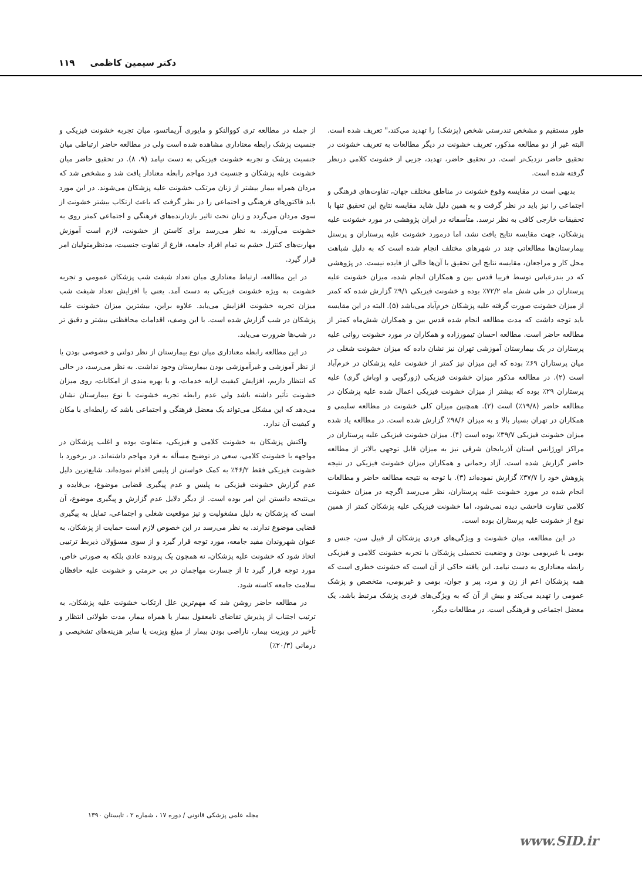دکتر سیمین کاظمی ۱۱۹
طور مستقیم و مشخص تندرستی شخص (پزشک) را تهدید می‌کند،" تعریف شده است. البته غیر از دو مطالعه مذکور، تعریف خشونت در دیگر مطالعات به تعریف خشونت در تحقیق حاضر نزدیک‌تر است. در تحقیق حاضر، تهدید، جزیی از خشونت کلامی درنظر گرفته شده است.
بدیهی است در مقایسه وقوع خشونت در مناطق مختلف جهان، تفاوت‌های فرهنگی و اجتماعی را نیز باید در نظر گرفت و به همین دلیل شاید مقایسه نتایج این تحقیق تنها با تحقیقات خارجی کافی به نظر نرسد. متأسفانه در ایران پژوهشی در مورد خشونت علیه پزشکان، جهت مقایسه نتایج یافت نشد، اما درمورد خشونت علیه پرستاران و پرسنل بیمارستان‌ها مطالعاتی چند در شهرهای مختلف انجام شده است که به دلیل شباهت محل کار و مراجعان، مقایسه نتایج این تحقیق با آن‌ها خالی از فایده نیست. در پژوهشی که در بندرعباس توسط فریبا قدس بین و همکاران انجام شده، میزان خشونت علیه پرستاران در طی شش ماه ۷۲/۲٪ بوده و خشونت فیزیکی ۹/۱٪ گزارش شده که کمتر از میزان خشونت صورت گرفته علیه پزشکان خرم‌آباد می‌باشد (۵). البته در این مقایسه باید توجه داشت که مدت مطالعه انجام شده قدس بین و همکاران شش‌ماه کمتر از مطالعه حاضر است. مطالعه احسان تیمورزاده و همکاران در مورد خشونت روانی علیه پرستاران در یک بیمارستان آموزشی تهران نیز نشان داده که میزان خشونت شغلی در میان پرستاران ۶۹٪ بوده که این میزان نیز کمتر از خشونت علیه پزشکان در خرم‌آباد است (۲). در مطالعه مذکور میزان خشونت فیزیکی (زورگویی و اوباش گری) علیه پرستاران ۲۹٪ بوده که بیشتر از میزان خشونت فیزیکی اعمال شده علیه پزشکان در مطالعه حاضر (۱۹/۸٪) است (۲). همچنین میزان کلی خشونت در مطالعه سلیمی و همکاران در تهران بسیار بالا و به میزان ۹۸/۶٪ گزارش شده است. در مطالعه یاد شده میزان خشونت فیزیکی ۳۹/۷٪ بوده است (۴). میزان خشونت فیزیکی علیه پرستاران در مراکز اورژانس استان آذربایجان شرقی نیز به میزان قابل توجهی بالاتر از مطالعه حاضر گزارش شده است. آزاد رحمانی و همکاران میزان خشونت فیزیکی در نتیجه پژوهش خود را ۳۷/۷٪ گزارش نموده‌اند (۳). با توجه به نتیجه مطالعه حاضر و مطالعات انجام شده در مورد خشونت علیه پرستاران، نظر می‌رسد اگرچه در میزان خشونت کلامی تفاوت فاحشی دیده نمی‌شود، اما خشونت فیزیکی علیه پزشکان کمتر از همین نوع از خشونت علیه پرستاران بوده است.
در این مطالعه، میان خشونت و ویژگی‌های فردی پزشکان از قبیل سن، جنس و بومی یا غیربومی بودن و وضعیت تحصیلی پزشکان با تجربه خشونت کلامی و فیزیکی رابطه معناداری به دست نیامد. این یافته حاکی از آن است که خشونت خطری است که همه پزشکان اعم از زن و مرد، پیر و جوان، بومی و غیربومی، متخصص و پزشک عمومی را تهدید می‌کند و بیش از آن که به ویژگی‌های فردی پزشک مرتبط باشد، یک معضل اجتماعی و فرهنگی است. در مطالعات دیگر،
از جمله در مطالعه تری کووالنکو و مایوری آریماتسو، میان تجربه خشونت فیزیکی و جنسیت پزشک رابطه معناداری مشاهده شده است ولی در مطالعه حاضر ارتباطی میان جنسیت پزشک و تجربه خشونت فیزیکی به دست نیامد (۹، ۸). در تحقیق حاضر میان خشونت علیه پزشکان و جنسیت فرد مهاجم رابطه معنادار یافت شد و مشخص شد که مردان همراه بیمار بیشتر از زنان مرتکب خشونت علیه پزشکان می‌شوند. در این مورد باید فاکتورهای فرهنگی و اجتماعی را در نظر گرفت که باعث ارتکاب بیشتر خشونت از سوی مردان می‌گردد و زنان تحت تاثیر بازدارنده‌های فرهنگی و اجتماعی کمتر روی به خشونت می‌آورند. به نظر می‌رسد برای کاستن از خشونت، لازم است آموزش مهارت‌های کنترل خشم به تمام افراد جامعه، فارغ از تفاوت جنسیت، مدنظرمتولیان امر قرار گیرد.
در این مطالعه، ارتباط معناداری میان تعداد شیفت شب پزشکان عمومی و تجربه خشونت به ویژه خشونت فیزیکی به دست آمد. یعنی با افزایش تعداد شیفت شب میزان تجربه خشونت افزایش می‌یابد. علاوه براین، بیشترین میزان خشونت علیه پزشکان در شب گزارش شده است. با این وصف، اقدامات محافظتی بیشتر و دقیق تر در شب‌ها ضرورت می‌یابد.
در این مطالعه رابطه معناداری میان نوع بیمارستان از نظر دولتی و خصوصی بودن یا از نظر آموزشی و غیرآموزشی بودن بیمارستان وجود نداشت. به نظر می‌رسد، در حالی که انتظار داریم، افزایش کیفیت ارایه خدمات، و یا بهره مندی از امکانات، روی میزان خشونت تأثیر داشته باشد ولی عدم رابطه تجربه خشونت با نوع بیمارستان نشان می‌دهد که این مشکل می‌تواند یک معضل فرهنگی و اجتماعی باشد که رابطه‌ای با مکان و کیفیت آن ندارد.
واکنش پزشکان به خشونت کلامی و فیزیکی، متفاوت بوده و اغلب پزشکان در مواجهه با خشونت کلامی، سعی در توضیح مسأله به فرد مهاجم داشته‌اند. در برخورد با خشونت فیزیکی فقط ۴۶/۲٪ به کمک خواستن از پلیس اقدام نموده‌اند. شایع‌ترین دلیل عدم گزارش خشونت فیزیکی به پلیس و عدم پیگیری قضایی موضوع، بی‌فایده و بی‌نتیجه دانستن این امر بوده است. از دیگر دلایل عدم گزارش و پیگیری موضوع، آن است که پزشکان به دلیل مشغولیت و نیز موقعیت شغلی و اجتماعی، تمایل به پیگیری قضایی موضوع ندارند. به نظر می‌رسد در این خصوص لازم است حمایت از پزشکان، به عنوان شهروندان مفید جامعه، مورد توجه قرار گیرد و از سوی مسؤولان ذیربط ترتیبی اتخاذ شود که خشونت علیه پزشکان، نه همچون یک پرونده عادی بلکه به صورتی خاص، مورد توجه قرار گیرد تا از جسارت مهاجمان در بی حرمتی و خشونت علیه حافظان سلامت جامعه کاسته شود.
در مطالعه حاضر روشن شد که مهم‌ترین علل ارتکاب خشونت علیه پزشکان، به ترتیب اجتناب از پذیرش تقاضای نامعقول بیمار یا همراه بیمار، مدت طولانی انتظار و تأخیر در ویزیت بیمار، ناراضی بودن بیمار از مبلغ ویزیت یا سایر هزینه‌های تشخیصی و درمانی (۲۰/۳٪)
مجله علمی پزشکی قانونی / دوره ۱۷ ، شماره ۲ ، تابستان ۱۳۹۰
www.SID.ir